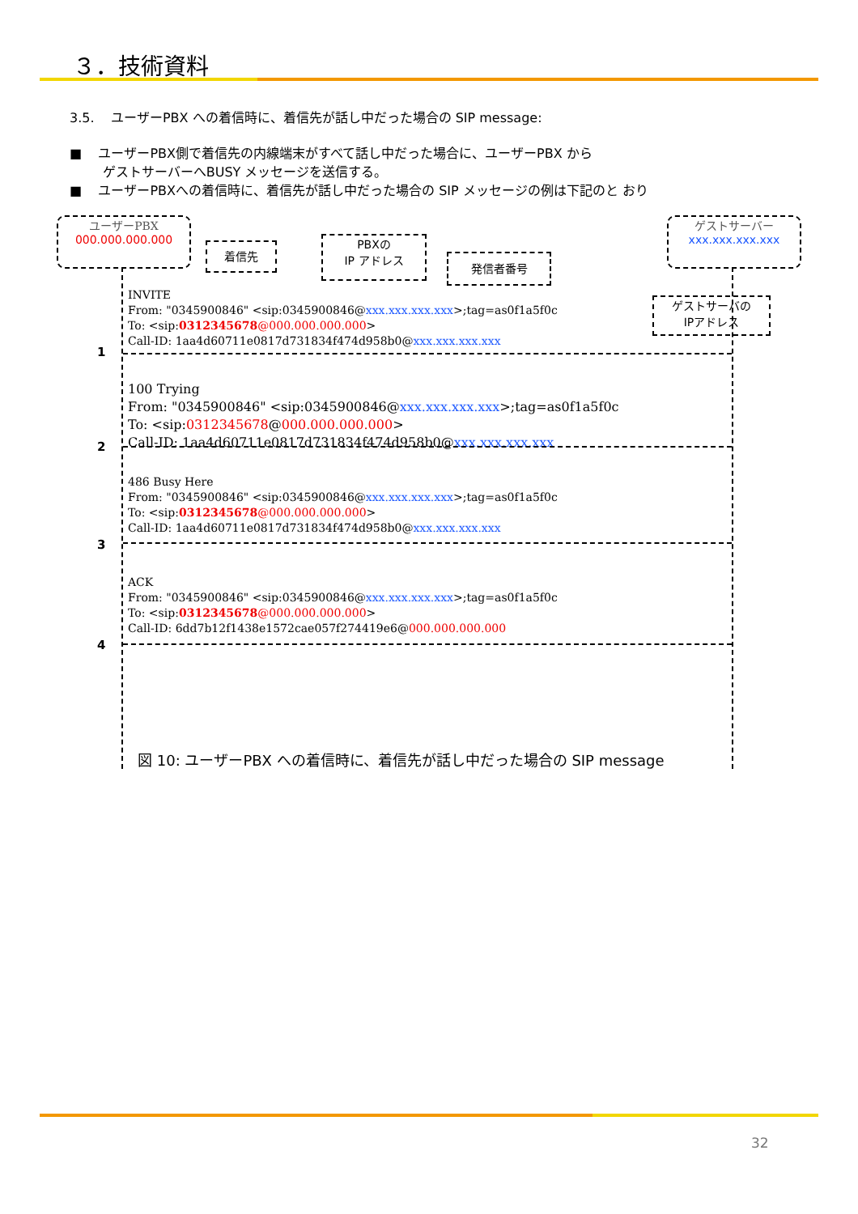３．技術資料
3.5. ユーザーPBX への着信時に、着信先が話し中だった場合の SIP message:
■ ユーザーPBX側で着信先の内線端末がすべて話し中だった場合に、ユーザーPBX から
ゲストサーバーへBUSY メッセージを送信する。
■ ユーザーPBXへの着信時に、着信先が話し中だった場合の SIP メッセージの例は下記のと おり
ユーザーPBX
000.000.000.000
ゲストサーバー
xxx.xxx.xxx.xxx
着信先
PBXの
IP アドレス
発信者番号
ゲストサーバの
IPアドレス
INVITE
From: "0345900846" <sip:0345900846@xxx.xxx.xxx.xxx>;tag=as0f1a5f0c
To: <sip:0312345678@000.000.000.000>
Call-ID: 1aa4d60711e0817d731834f474d958b0@xxx.xxx.xxx.xxx
1
100 Trying
From: "0345900846" <sip:0345900846@xxx.xxx.xxx.xxx>;tag=as0f1a5f0c
To: <sip:0312345678@000.000.000.000>
Call-ID: 1aa4d60711e0817d731834f474d958b0@xxx.xxx.xxx.xxx
2
486 Busy Here
From: "0345900846" <sip:0345900846@xxx.xxx.xxx.xxx>;tag=as0f1a5f0c
To: <sip:0312345678@000.000.000.000>
Call-ID: 1aa4d60711e0817d731834f474d958b0@xxx.xxx.xxx.xxx
3
ACK
From: "0345900846" <sip:0345900846@xxx.xxx.xxx.xxx>;tag=as0f1a5f0c
To: <sip:0312345678@000.000.000.000>
Call-ID: 6dd7b12f1438e1572cae057f274419e6@000.000.000.000
4
図 10: ユーザーPBX への着信時に、着信先が話し中だった場合の SIP message
32